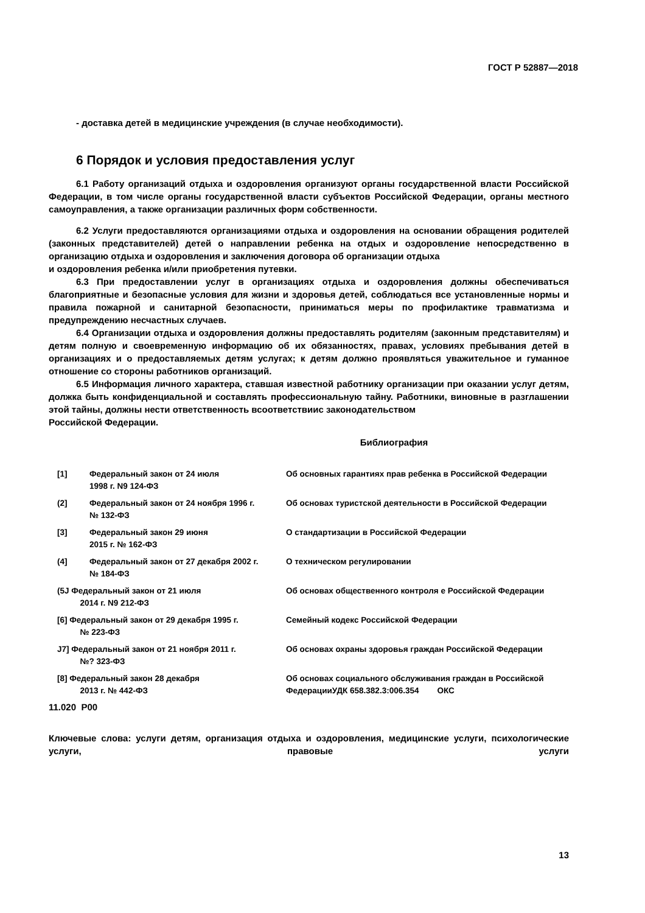ГОСТ Р 52887—2018
- доставка детей в медицинские учреждения (в случае необходимости).
6 Порядок и условия предоставления услуг
6.1 Работу организаций отдыха и оздоровления организуют органы государственной власти Российской Федерации, в том числе органы государственной власти субъектов Российской Федерации, органы местного самоуправления, а также организации различных форм собственности.
6.2 Услуги предоставляются организациями отдыха и оздоровления на основании обращения родителей (законных представителей) детей о направлении ребенка на отдых и оздоровление непосредственно в организацию отдыха и оздоровления и заключения договора об организации отдыха
и оздоровления ребенка и/или приобретения путевки.
6.3 При предоставлении услуг в организациях отдыха и оздоровления должны обеспечиваться благоприятные и безопасные условия для жизни и здоровья детей, соблюдаться все установленные нормы и правила пожарной и санитарной безопасности, приниматься меры по профилактике травматизма и предупреждению несчастных случаев.
6.4 Организации отдыха и оздоровления должны предоставлять родителям (законным представителям) и детям полную и своевременную информацию об их обязанностях, правах, условиях пребывания детей в организациях и о предоставляемых детям услугах; к детям должно проявляться уважительное и гуманное отношение со стороны работников организаций.
6.5 Информация личного характера, ставшая известной работнику организации при оказании услуг детям, должка быть конфиденциальной и составлять профессиональную тайну. Работники, виновные в разглашении этой тайны, должны нести ответственность всоответствиис законодательством
Российской Федерации.
Библиография
| [1] | Федеральный закон от 24 июля 1998 г. N9 124-ФЗ | Об основных гарантиях прав ребенка в Российской Федерации |
| (2] | Федеральный закон от 24 ноября 1996 г. № 132-ФЗ | Об основах туристской деятельности в Российской Федерации |
| [3] | Федеральный закон 29 июня 2015 г. № 162-ФЗ | О стандартизации в Российской Федерации |
| (4] | Федеральный закон от 27 декабря 2002 г. № 184-ФЗ | О техническом регулировании |
| (5J Федеральный закон от 21 июля 2014 г. N9 212-ФЗ | | Об основах общественного контроля е Российской Федерации |
| [6] Федеральный закон от 29 декабря 1995 г. № 223-ФЗ | | Семейный кодекс Российской Федерации |
| J7] Федеральный закон от 21 ноября 2011 г. №? 323-ФЗ | | Об основах охраны здоровья граждан Российской Федерации |
| [8] Федеральный закон 28 декабря 2013 г. № 442-ФЗ | | Об основах социального обслуживания граждан в Российской ФедерацииУДК 658.382.3:006.354 ОКС |
11.020 Р00
Ключевые слова: услуги детям, организация отдыха и оздоровления, медицинские услуги, психологические услуги, правовые услуги
13